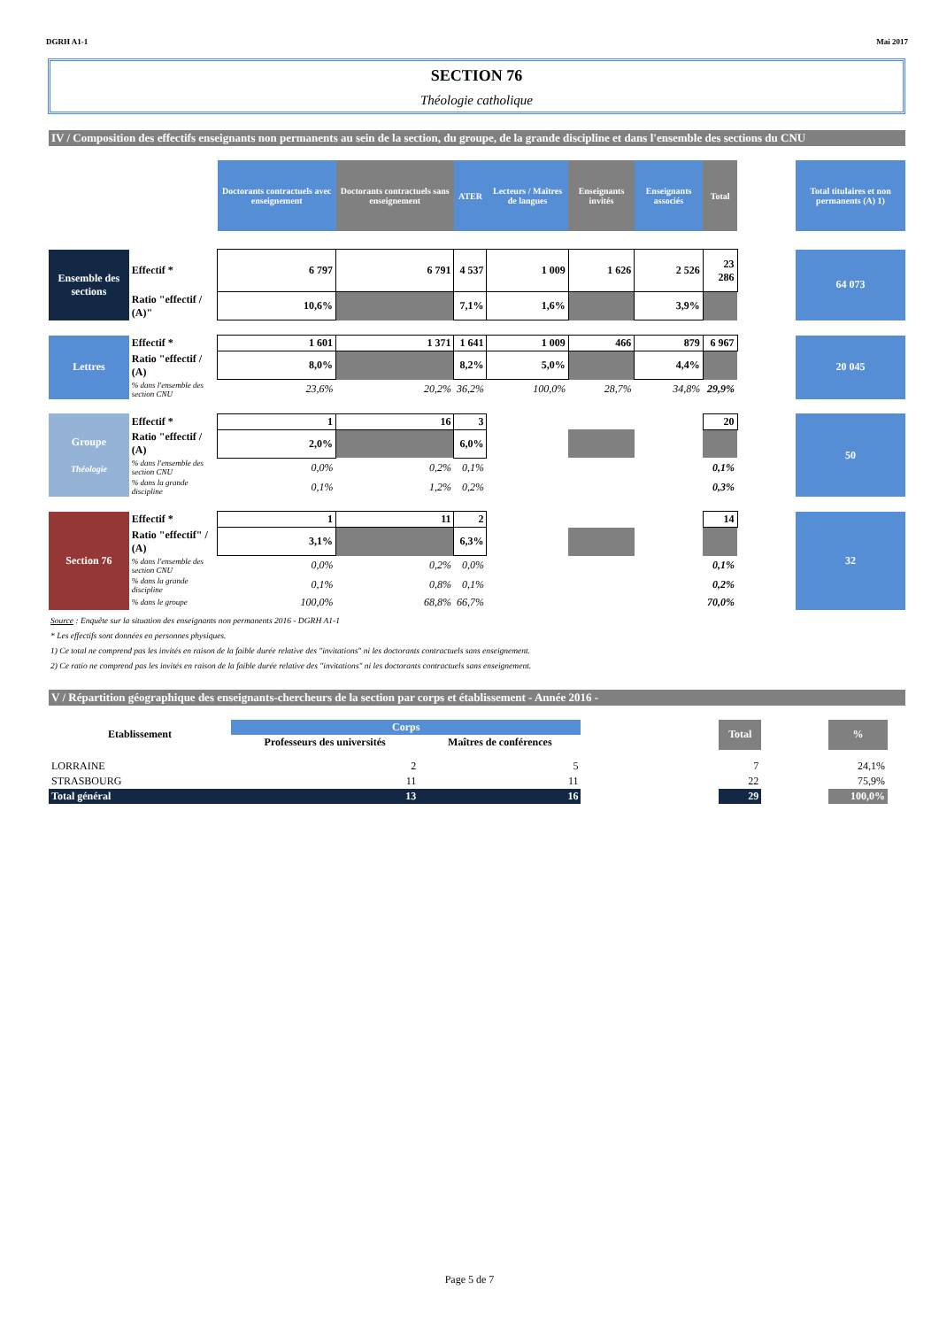DGRH A1-1 Mai 2017
SECTION 76
Théologie catholique
IV / Composition des effectifs enseignants non permanents au sein de la section, du groupe, de la grande discipline et dans l'ensemble des sections du CNU
| | | Doctorants contractuels avec enseignement | Doctorants contractuels sans enseignement | ATER | Lecteurs / Maîtres de langues | Enseignants invités | Enseignants associés | Total | | Total titulaires et non permanents (A) 1) |
| --- | --- | --- | --- | --- | --- | --- | --- | --- | --- | --- |
| Ensemble des sections | Effectif * | 6 797 | 6 791 | 4 537 | 1 009 | 1 626 | 2 526 | 23 286 | | 64 073 |
| | Ratio "effectif / (A)" | 10,6% | | 7,1% | 1,6% | | 3,9% | | | |
| Lettres | Effectif * | 1 601 | 1 371 | 1 641 | 1 009 | 466 | 879 | 6 967 | | 20 045 |
| | Ratio "effectif / (A) | 8,0% | | 8,2% | 5,0% | | 4,4% | | | |
| | % dans l'ensemble des section CNU | 23,6% | 20,2% | 36,2% | 100,0% | 28,7% | 34,8% | 29,9% | | |
| Groupe Théologie | Effectif * | 1 | 16 | 3 | | | | 20 | | 50 |
| | Ratio "effectif / (A) | 2,0% | | 6,0% | | | | | | |
| | % dans l'ensemble des section CNU | 0,0% | 0,2% | 0,1% | | | | 0,1% | | |
| | % dans la grande discipline | 0,1% | 1,2% | 0,2% | | | | 0,3% | | |
| Section 76 | Effectif * | 1 | 11 | 2 | | | | 14 | | 32 |
| | Ratio "effectif" / (A) | 3,1% | | 6,3% | | | | | | |
| | % dans l'ensemble des section CNU | 0,0% | 0,2% | 0,0% | | | | 0,1% | | |
| | % dans la grande discipline | 0,1% | 0,8% | 0,1% | | | | 0,2% | | |
| | % dans le groupe | 100,0% | 68,8% | 66,7% | | | | 70,0% | | |
Source : Enquête sur la situation des enseignants non permanents 2016 - DGRH A1-1
* Les effectifs sont données en personnes physiques.
1) Ce total ne comprend pas les invités en raison de la faible durée relative des "invitations" ni les doctorants contractuels sans enseignement.
2) Ce ratio ne comprend pas les invités en raison de la faible durée relative des "invitations" ni les doctorants contractuels sans enseignement.
V / Répartition géographique des enseignants-chercheurs de la section par corps et établissement - Année 2016 -
| Etablissement | Corps | | | Total | | % |
| --- | --- | --- | --- | --- | --- | --- |
| | Professeurs des universités | Maîtres de conférences | | | | |
| LORRAINE | 2 | 5 | | 7 | | 24,1% |
| STRASBOURG | 11 | 11 | | 22 | | 75,9% |
| Total général | 13 | 16 | | 29 | | 100,0% |
Page 5 de 7